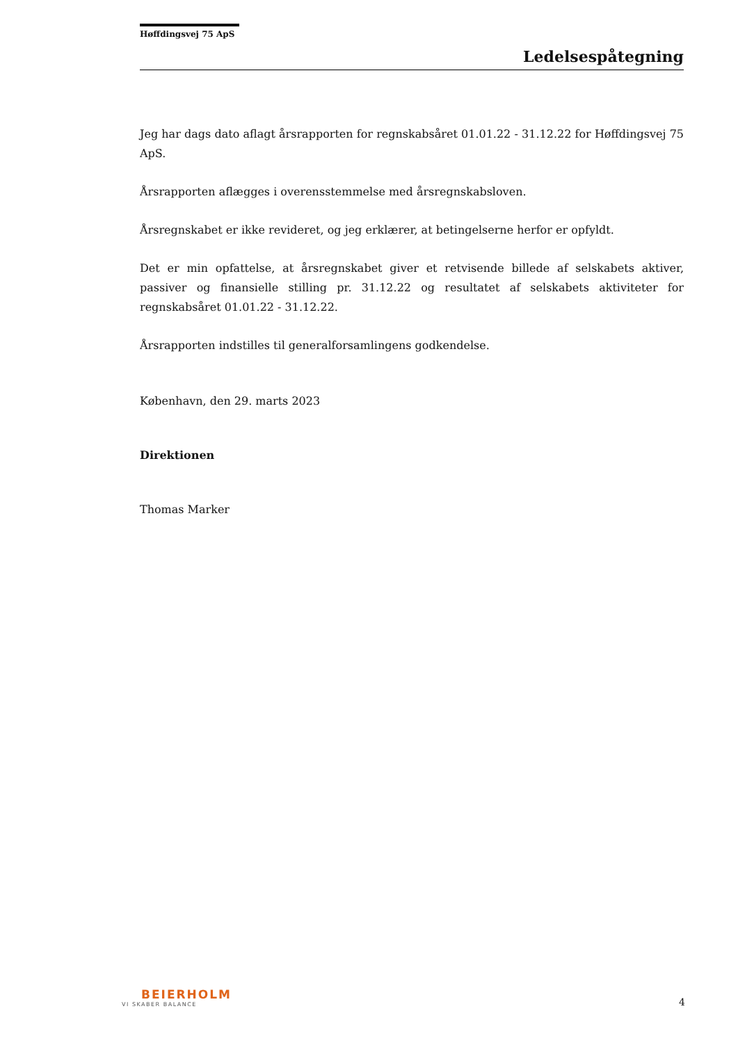Høffdingsvej 75 ApS
Ledelsespåtegning
Jeg har dags dato aflagt årsrapporten for regnskabsåret 01.01.22 - 31.12.22 for Høffdingsvej 75 ApS.
Årsrapporten aflægges i overensstemmelse med årsregnskabsloven.
Årsregnskabet er ikke revideret, og jeg erklærer, at betingelserne herfor er opfyldt.
Det er min opfattelse, at årsregnskabet giver et retvisende billede af selskabets aktiver, passiver og finansielle stilling pr. 31.12.22 og resultatet af selskabets aktiviteter for regnskabsåret 01.01.22 - 31.12.22.
Årsrapporten indstilles til generalforsamlingens godkendelse.
København, den 29. marts 2023
Direktionen
Thomas Marker
BEIERHOLM
VI SKABER BALANCE
4